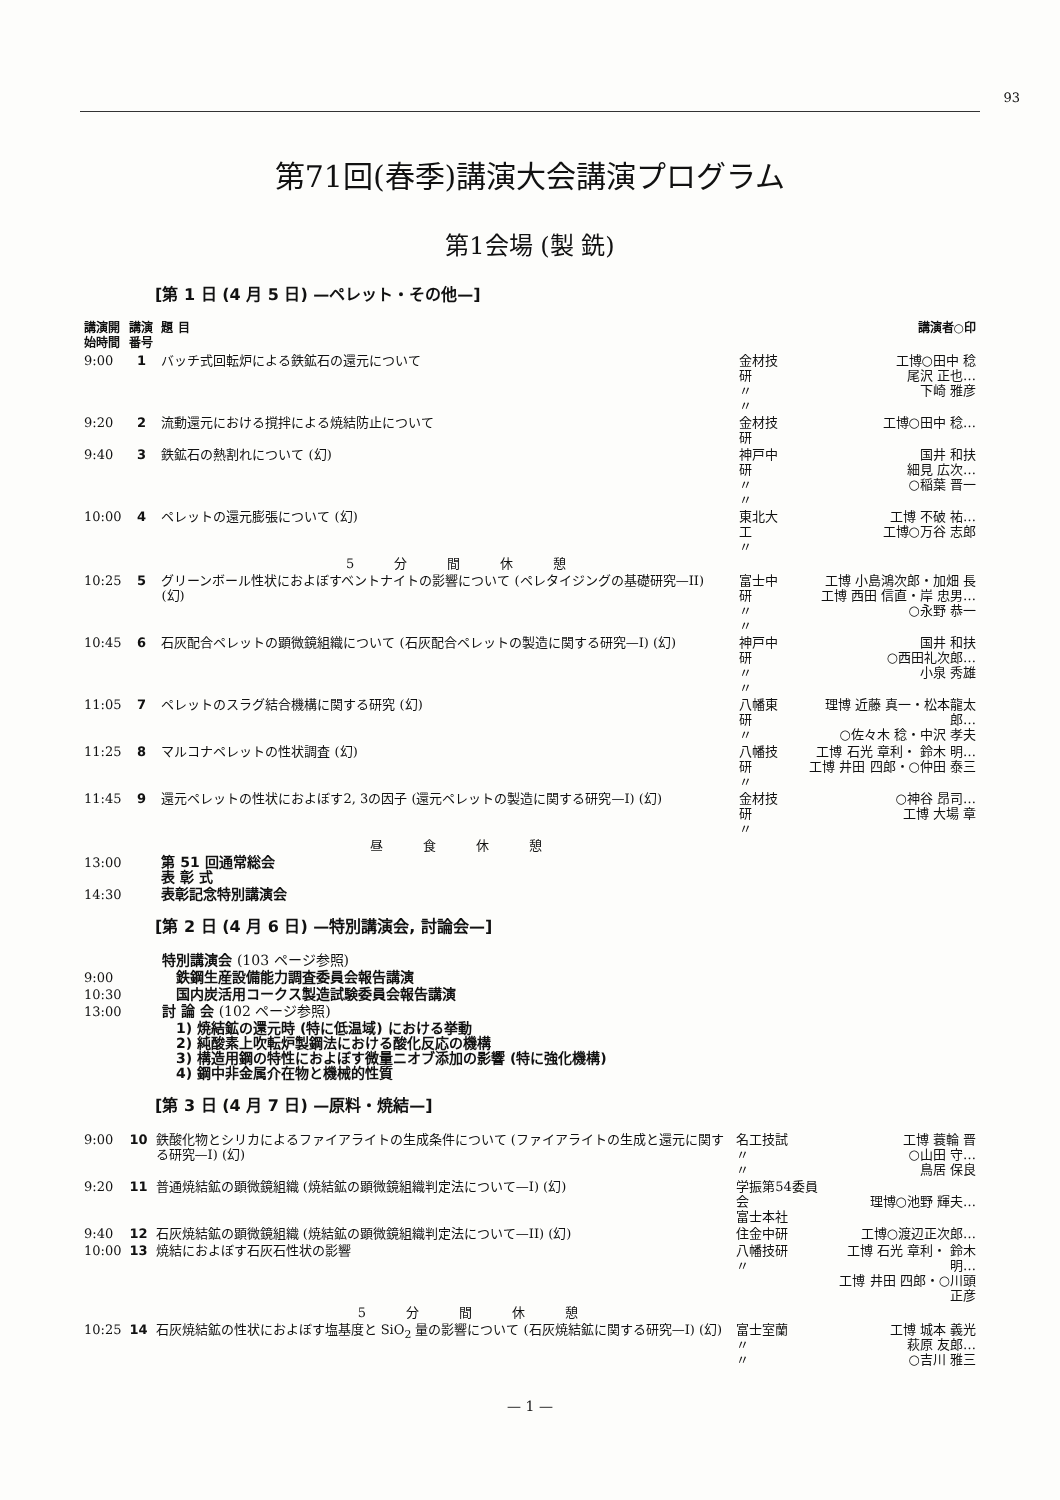93
第71回(春季)講演大会講演プログラム
第1会場 (製 銑)
[第 1 日 (4 月 5 日) —ペレット・その他—]
| 講演開 始時間 | 講演 番号 | 題 目 | | 講演者○印 |
| --- | --- | --- | --- | --- |
| 9:00 | 1 | バッチ式回転炉による鉄鉱石の還元について | 金材技研 〃 〃 | 工博○田中 稔 尾沢 正也… 下崎 雅彦 |
| 9:20 | 2 | 流動還元における撹拌による焼結防止について | 金材技研 | 工博○田中 稔… |
| 9:40 | 3 | 鉄鉱石の熱割れについて (幻) | 神戸中研 〃 〃 | 国井 和扶 細見 広次… ○稲葉 晋一 |
| 10:00 | 4 | ペレットの還元膨張について (幻) | 東北大工 〃 | 工博 不破 祐… 工博○万谷 志郎 |
| | | 5分間休憩 | | |
| 10:25 | 5 | グリーンボール性状におよぼすベントナイトの影響について (ペレタイジングの基礎研究—II) (幻) | 富士中研 〃 〃 | 工博 小島鴻次郎・加畑 長 工博 西田 信直・岸 忠男… ○永野 恭一 |
| 10:45 | 6 | 石灰配合ペレットの顕微鏡組織について (石灰配合ペレットの製造に関する研究—I) (幻) | 神戸中研 〃 〃 | 国井 和扶 ○西田礼次郎… 小泉 秀雄 |
| 11:05 | 7 | ペレットのスラグ結合機構に関する研究 (幻) | 八幡東研 〃 | 理博 近藤 真一・松本龍太郎… ○佐々木 稔・中沢 孝夫 |
| 11:25 | 8 | マルコナペレットの性状調査 (幻) | 八幡技研 〃 | 工博 石光 章利・ 鈴木 明… 工博 井田 四郎・○仲田 泰三 |
| 11:45 | 9 | 還元ペレットの性状におよぼす2, 3の因子 (還元ペレットの製造に関する研究—I) (幻) | 金材技研 〃 | ○神谷 昂司… 工博 大場 章 |
| | | 昼食休憩 | | |
| 13:00 | | 第 51 回通常総会 表 彰 式 | | |
| 14:30 | | 表彰記念特別講演会 | | |
[第 2 日 (4 月 6 日) —特別講演会, 討論会—]
| | 特別講演会 (103 ページ参照) |
| 9:00 | 鉄鋼生産設備能力調査委員会報告講演 |
| 10:30 | 国内炭活用コークス製造試験委員会報告講演 |
| 13:00 | 討 論 会 (102 ページ参照) |
| | 1) 焼結鉱の還元時 (特に低温域) における挙動 2) 純酸素上吹転炉製鋼法における酸化反応の機構 3) 構造用鋼の特性におよぼす微量ニオブ添加の影響 (特に強化機構) 4) 鋼中非金属介在物と機械的性質 |
[第 3 日 (4 月 7 日) —原料・焼結—]
| 9:00 | 10 | 鉄酸化物とシリカによるファイアライトの生成条件について (ファイアライトの生成と還元に関する研究—I) (幻) | 名工技試 〃 〃 | 工博 蓑輪 晋 ○山田 守… 鳥居 保良 |
| 9:20 | 11 | 普通焼結鉱の顕微鏡組織 (焼結鉱の顕微鏡組織判定法について—I) (幻) | 学振第54委員会 富士本社 | 理博○池野 輝夫… |
| 9:40 | 12 | 石灰焼結鉱の顕微鏡組織 (焼結鉱の顕微鏡組織判定法について—II) (幻) | 住金中研 | 工博○渡辺正次郎… |
| 10:00 | 13 | 焼結におよぼす石灰石性状の影響 | 八幡技研 〃 | 工博 石光 章利・ 鈴木 明… 工博 井田 四郎・○川頭 正彦 |
| | | 5分間休憩 | | |
| 10:25 | 14 | 石灰焼結鉱の性状におよぼす塩基度と SiO<sub>2</sub> 量の影響について (石灰焼結鉱に関する研究—I) (幻) | 富士室蘭 〃 〃 | 工博 城本 義光 萩原 友郎… ○吉川 雅三 |
— 1 —